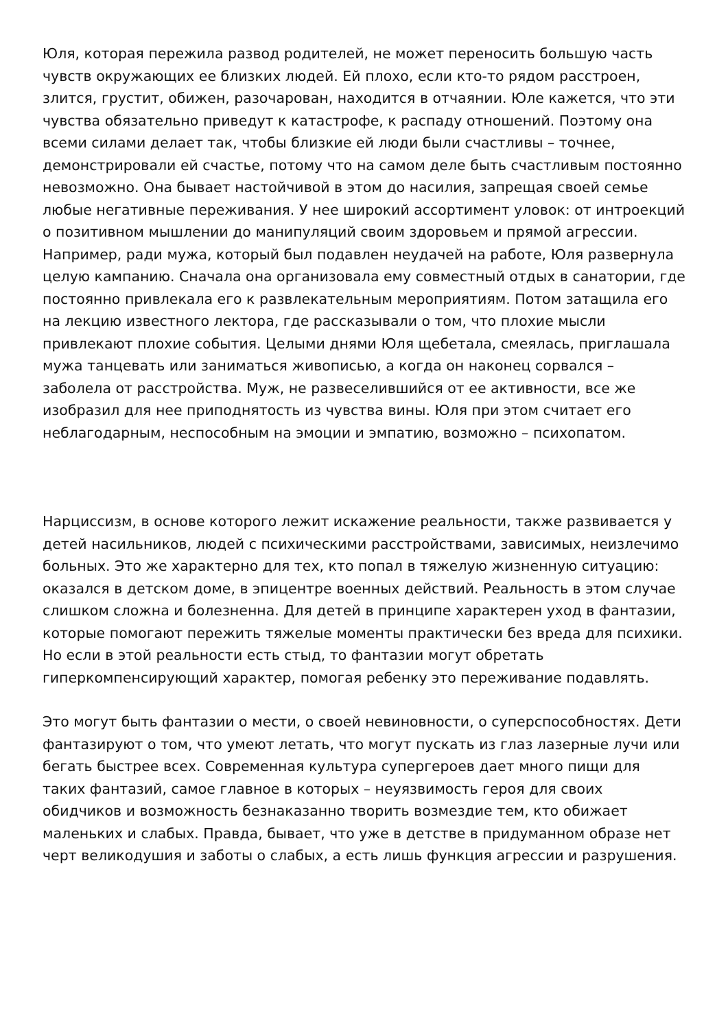Юля, которая пережила развод родителей, не может переносить большую часть чувств окружающих ее близких людей. Ей плохо, если кто-то рядом расстроен, злится, грустит, обижен, разочарован, находится в отчаянии. Юле кажется, что эти чувства обязательно приведут к катастрофе, к распаду отношений. Поэтому она всеми силами делает так, чтобы близкие ей люди были счастливы – точнее, демонстрировали ей счастье, потому что на самом деле быть счастливым постоянно невозможно. Она бывает настойчивой в этом до насилия, запрещая своей семье любые негативные переживания. У нее широкий ассортимент уловок: от интроекций о позитивном мышлении до манипуляций своим здоровьем и прямой агрессии. Например, ради мужа, который был подавлен неудачей на работе, Юля развернула целую кампанию. Сначала она организовала ему совместный отдых в санатории, где постоянно привлекала его к развлекательным мероприятиям. Потом затащила его на лекцию известного лектора, где рассказывали о том, что плохие мысли привлекают плохие события. Целыми днями Юля щебетала, смеялась, приглашала мужа танцевать или заниматься живописью, а когда он наконец сорвался – заболела от расстройства. Муж, не развеселившийся от ее активности, все же изобразил для нее приподнятость из чувства вины. Юля при этом считает его неблагодарным, неспособным на эмоции и эмпатию, возможно – психопатом.
Нарциссизм, в основе которого лежит искажение реальности, также развивается у детей насильников, людей с психическими расстройствами, зависимых, неизлечимо больных. Это же характерно для тех, кто попал в тяжелую жизненную ситуацию: оказался в детском доме, в эпицентре военных действий. Реальность в этом случае слишком сложна и болезненна. Для детей в принципе характерен уход в фантазии, которые помогают пережить тяжелые моменты практически без вреда для психики. Но если в этой реальности есть стыд, то фантазии могут обретать гиперкомпенсирующий характер, помогая ребенку это переживание подавлять.
Это могут быть фантазии о мести, о своей невиновности, о суперспособностях. Дети фантазируют о том, что умеют летать, что могут пускать из глаз лазерные лучи или бегать быстрее всех. Современная культура супергероев дает много пищи для таких фантазий, самое главное в которых – неуязвимость героя для своих обидчиков и возможность безнаказанно творить возмездие тем, кто обижает маленьких и слабых. Правда, бывает, что уже в детстве в придуманном образе нет черт великодушия и заботы о слабых, а есть лишь функция агрессии и разрушения.